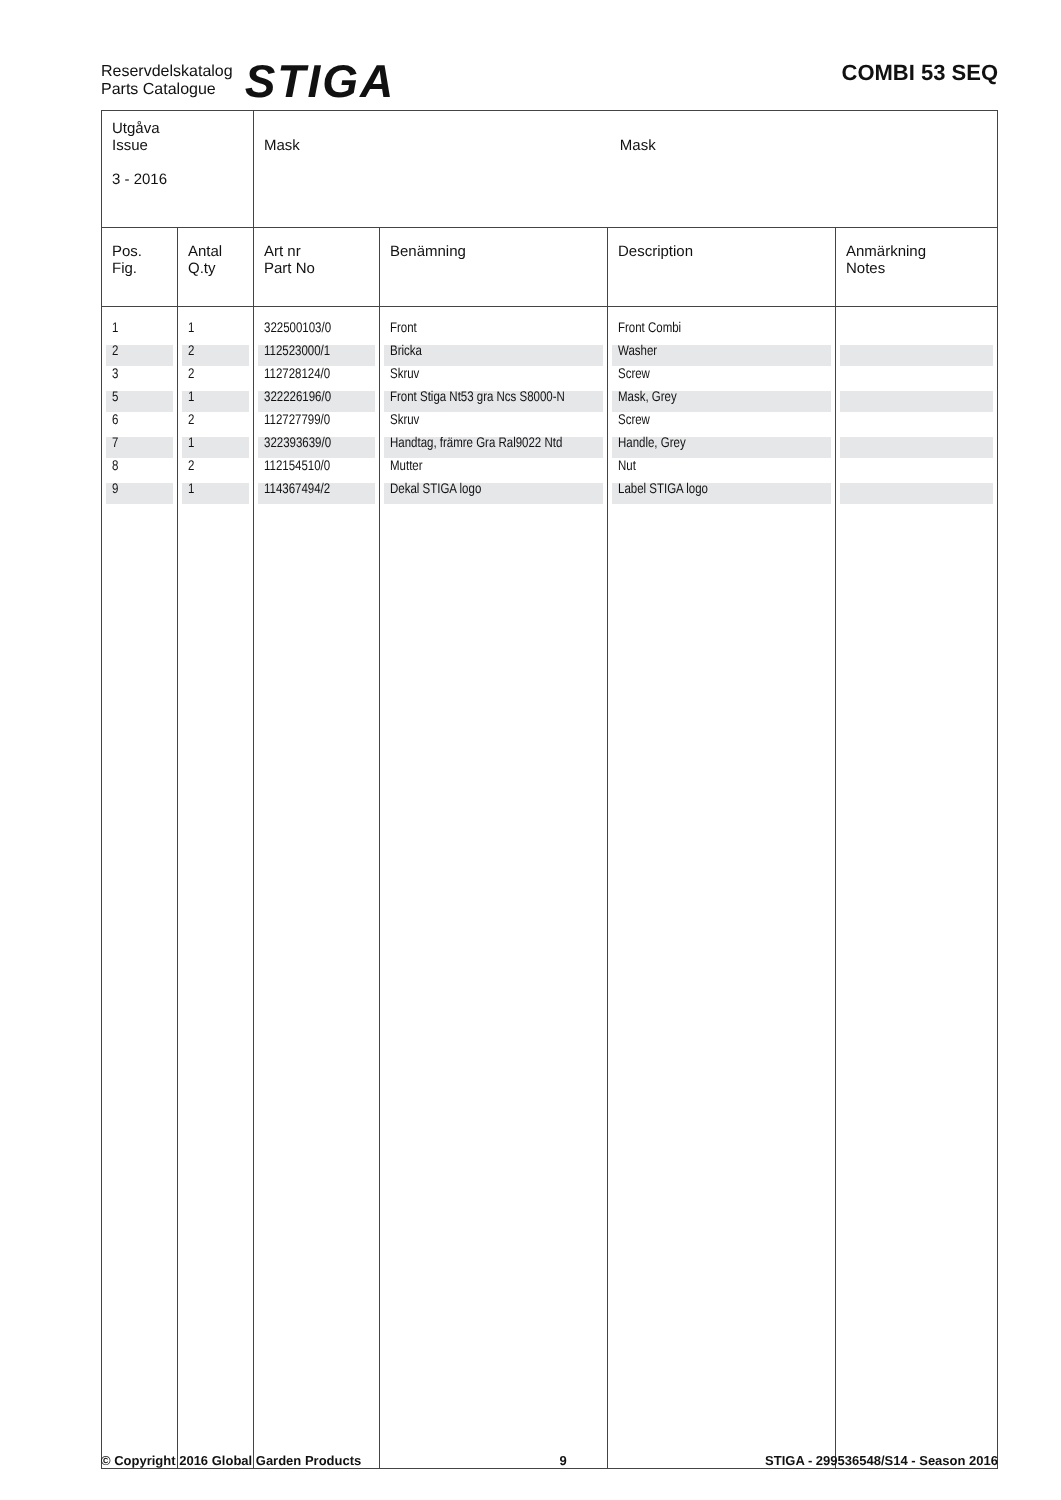Reservdelskatalog
Parts Catalogue
STIGA
COMBI 53 SEQ
| Utgåva Issue 3 - 2016 | | Mask Mask | | | |
| Pos. Fig. | Antal Q.ty | Art nr Part No | Benämning | Description | Anmärkning Notes |
| 1 | 1 | 322500103/0 | Front | Front Combi | |
| 2 | 2 | 112523000/1 | Bricka | Washer | |
| 3 | 2 | 112728124/0 | Skruv | Screw | |
| 5 | 1 | 322226196/0 | Front Stiga Nt53 gra Ncs S8000-N | Mask, Grey | |
| 6 | 2 | 112727799/0 | Skruv | Screw | |
| 7 | 1 | 322393639/0 | Handtag, främre Gra Ral9022 Ntd | Handle, Grey | |
| 8 | 2 | 112154510/0 | Mutter | Nut | |
| 9 | 1 | 114367494/2 | Dekal STIGA logo | Label STIGA logo | |
© Copyright 2016 Global Garden Products 9 STIGA - 299536548/S14 - Season 2016